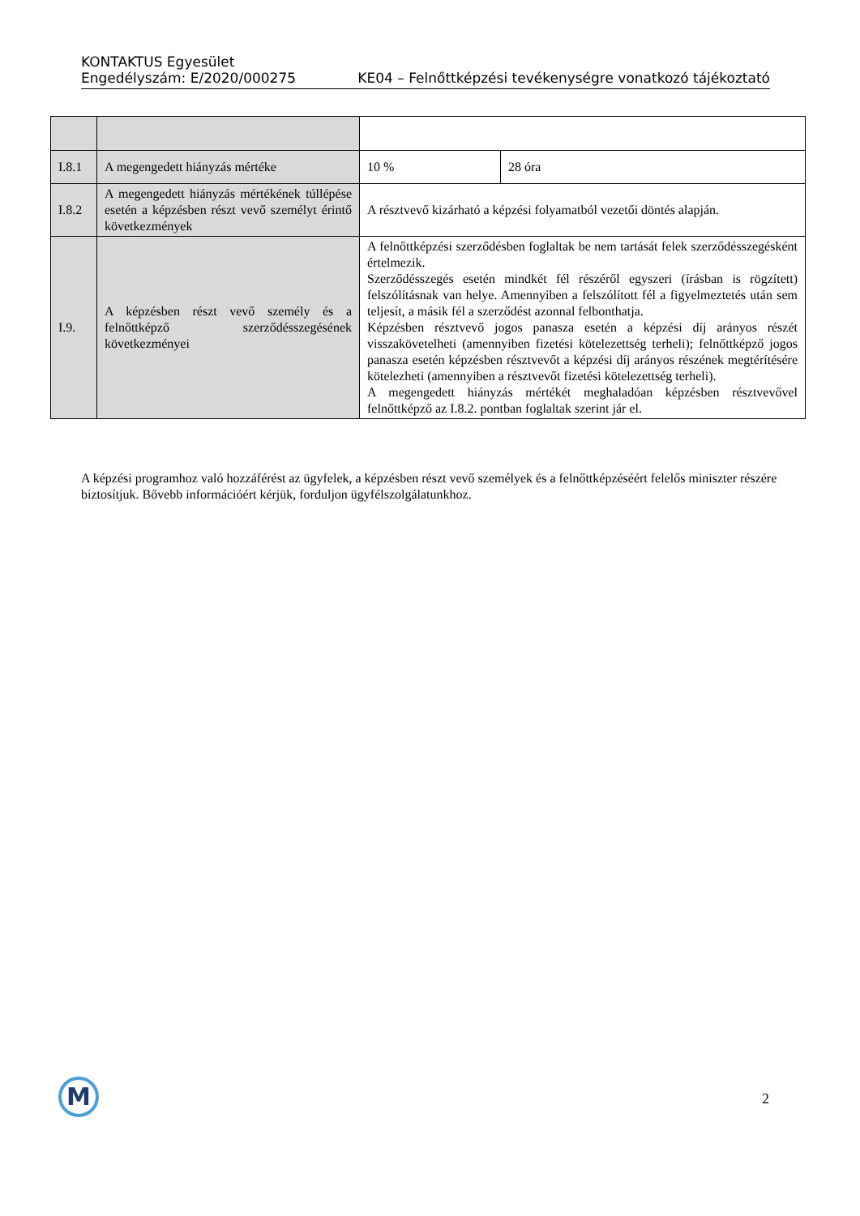KONTAKTUS Egyesület
Engedélyszám: E/2020/000275 KE04 – Felnőttképzési tevékenységre vonatkozó tájékoztató
| I.8.1 | A megengedett hiányzás mértéke | 10 % | 28 óra |
| I.8.2 | A megengedett hiányzás mértékének túllépése esetén a képzésben részt vevő személyt érintő következmények | A résztvevő kizárható a képzési folyamatból vezetői döntés alapján. | |
| I.9. | A képzésben részt vevő személy és a felnőttképző szerződésszegésének következményei | A felnőttképzési szerződésben foglaltak be nem tartását felek szerződésszegésként értelmezik. Szerződésszegés esetén mindkét fél részéről egyszeri (írásban is rögzített) felszólításnak van helye. Amennyiben a felszólított fél a figyelmeztetés után sem teljesít, a másik fél a szerződést azonnal felbonthatja. Képzésben résztvevő jogos panasza esetén a képzési díj arányos részét visszakövetelheti (amennyiben fizetési kötelezettség terheli); felnőttképző jogos panasza esetén képzésben résztvevőt a képzési díj arányos részének megtérítésére kötelezheti (amennyiben a résztvevőt fizetési kötelezettség terheli). A megengedett hiányzás mértékét meghaladóan képzésben résztvevővel felnőttképző az I.8.2. pontban foglaltak szerint jár el. | |
A képzési programhoz való hozzáférést az ügyfelek, a képzésben részt vevő személyek és a felnőttképzéséért felelős miniszter részére biztosítjuk. Bővebb információért kérjük, forduljon ügyfélszolgálatunkhoz.
M 2